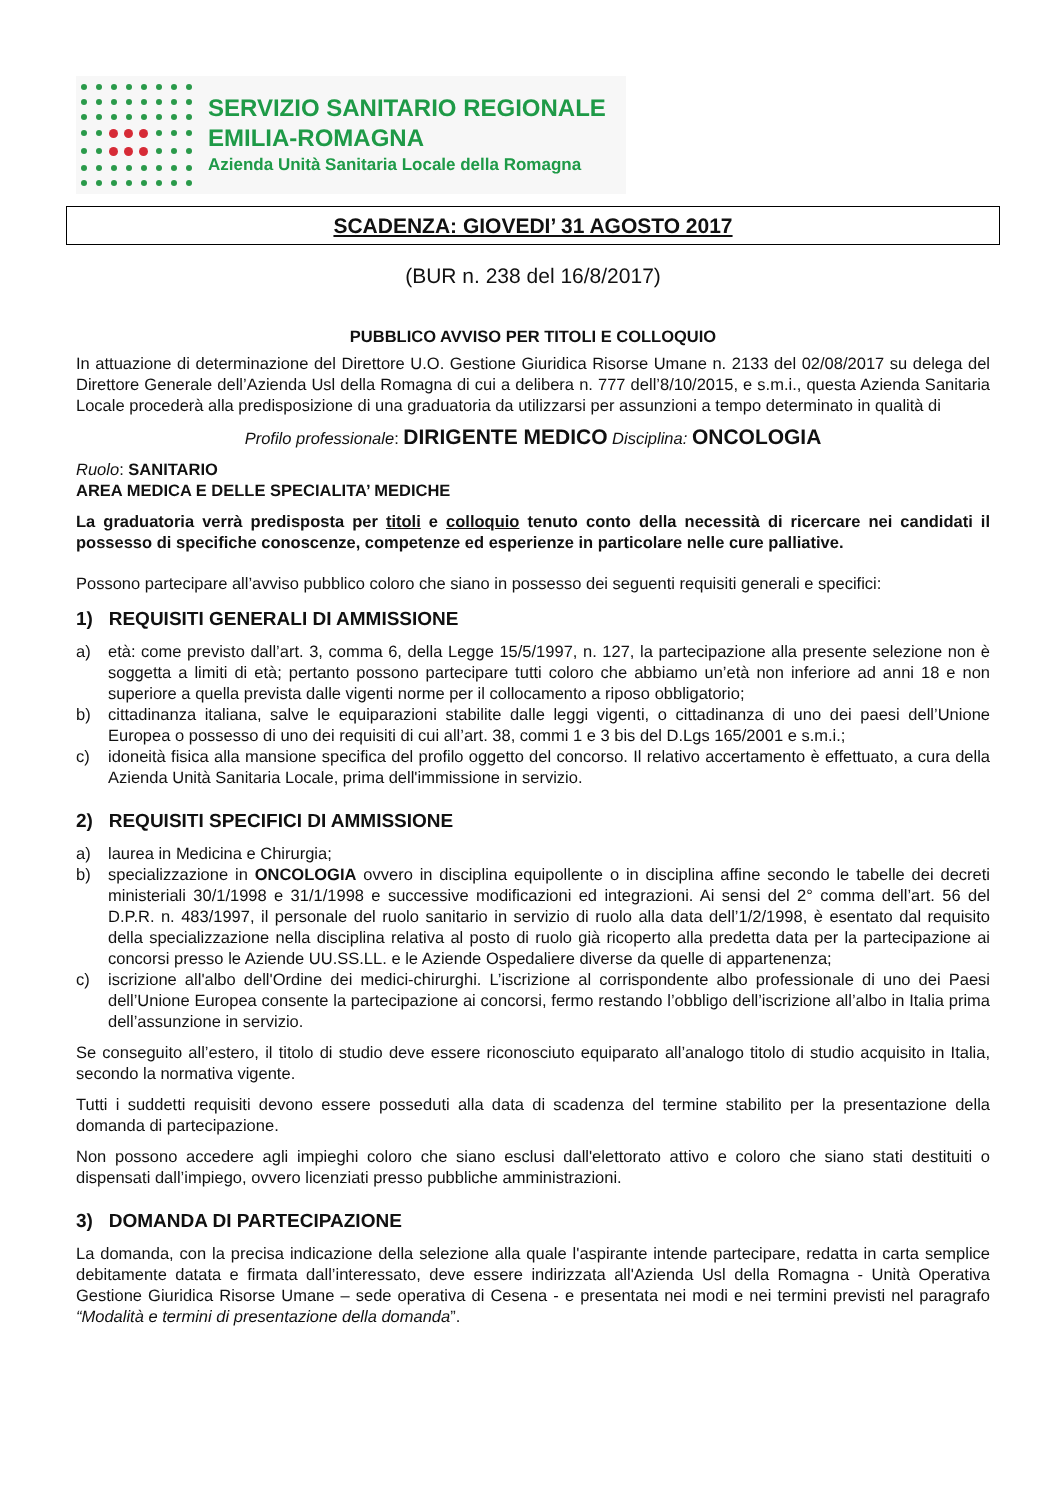SERVIZIO SANITARIO REGIONALE
EMILIA-ROMAGNA
Azienda Unità Sanitaria Locale della Romagna
SCADENZA: GIOVEDI’ 31 AGOSTO 2017
(BUR n. 238 del 16/8/2017)
PUBBLICO AVVISO PER TITOLI E COLLOQUIO
In attuazione di determinazione del Direttore U.O. Gestione Giuridica Risorse Umane n. 2133 del 02/08/2017 su delega del Direttore Generale dell’Azienda Usl della Romagna di cui a delibera n. 777 dell’8/10/2015, e s.m.i., questa Azienda Sanitaria Locale procederà alla predisposizione di una graduatoria da utilizzarsi per assunzioni a tempo determinato in qualità di
Profilo professionale: DIRIGENTE MEDICO Disciplina: ONCOLOGIA
Ruolo: SANITARIO
AREA MEDICA E DELLE SPECIALITA’ MEDICHE
La graduatoria verrà predisposta per titoli e colloquio tenuto conto della necessità di ricercare nei candidati il possesso di specifiche conoscenze, competenze ed esperienze in particolare nelle cure palliative.
Possono partecipare all’avviso pubblico coloro che siano in possesso dei seguenti requisiti generali e specifici:
1) REQUISITI GENERALI DI AMMISSIONE
a) età: come previsto dall’art. 3, comma 6, della Legge 15/5/1997, n. 127, la partecipazione alla presente selezione non è soggetta a limiti di età; pertanto possono partecipare tutti coloro che abbiamo un’età non inferiore ad anni 18 e non superiore a quella prevista dalle vigenti norme per il collocamento a riposo obbligatorio;
b) cittadinanza italiana, salve le equiparazioni stabilite dalle leggi vigenti, o cittadinanza di uno dei paesi dell’Unione Europea o possesso di uno dei requisiti di cui all’art. 38, commi 1 e 3 bis del D.Lgs 165/2001 e s.m.i.;
c) idoneità fisica alla mansione specifica del profilo oggetto del concorso. Il relativo accertamento è effettuato, a cura della Azienda Unità Sanitaria Locale, prima dell'immissione in servizio.
2) REQUISITI SPECIFICI DI AMMISSIONE
a) laurea in Medicina e Chirurgia;
b) specializzazione in ONCOLOGIA ovvero in disciplina equipollente o in disciplina affine secondo le tabelle dei decreti ministeriali 30/1/1998 e 31/1/1998 e successive modificazioni ed integrazioni. Ai sensi del 2° comma dell’art. 56 del D.P.R. n. 483/1997, il personale del ruolo sanitario in servizio di ruolo alla data dell’1/2/1998, è esentato dal requisito della specializzazione nella disciplina relativa al posto di ruolo già ricoperto alla predetta data per la partecipazione ai concorsi presso le Aziende UU.SS.LL. e le Aziende Ospedaliere diverse da quelle di appartenenza;
c) iscrizione all'albo dell'Ordine dei medici-chirurghi. L’iscrizione al corrispondente albo professionale di uno dei Paesi dell’Unione Europea consente la partecipazione ai concorsi, fermo restando l’obbligo dell’iscrizione all’albo in Italia prima dell’assunzione in servizio.
Se conseguito all’estero, il titolo di studio deve essere riconosciuto equiparato all’analogo titolo di studio acquisito in Italia, secondo la normativa vigente.
Tutti i suddetti requisiti devono essere posseduti alla data di scadenza del termine stabilito per la presentazione della domanda di partecipazione.
Non possono accedere agli impieghi coloro che siano esclusi dall'elettorato attivo e coloro che siano stati destituiti o dispensati dall’impiego, ovvero licenziati presso pubbliche amministrazioni.
3) DOMANDA DI PARTECIPAZIONE
La domanda, con la precisa indicazione della selezione alla quale l'aspirante intende partecipare, redatta in carta semplice debitamente datata e firmata dall’interessato, deve essere indirizzata all'Azienda Usl della Romagna - Unità Operativa Gestione Giuridica Risorse Umane – sede operativa di Cesena - e presentata nei modi e nei termini previsti nel paragrafo “Modalità e termini di presentazione della domanda”.